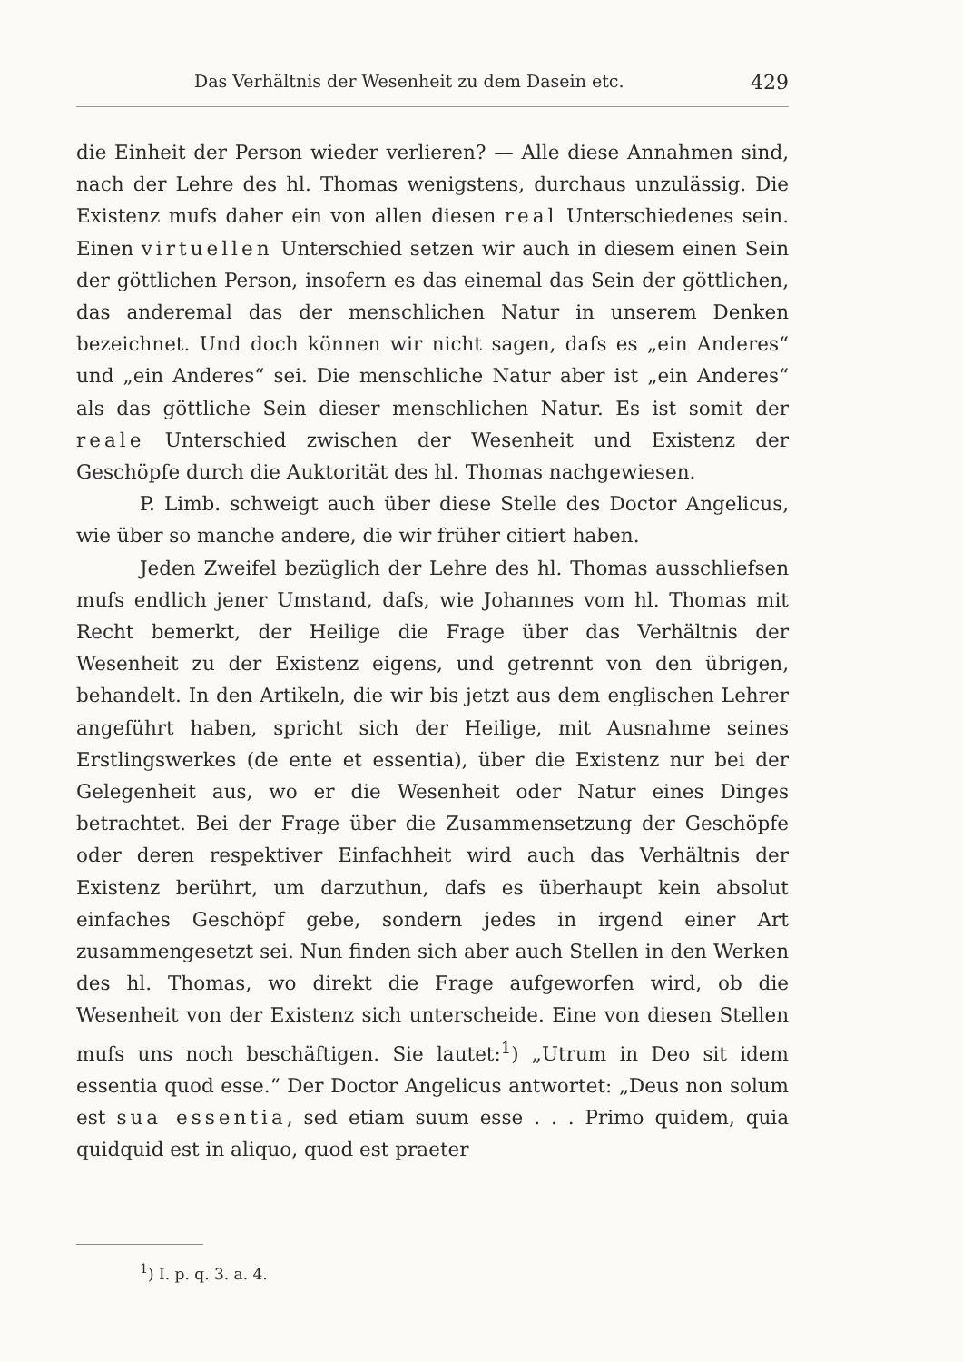Das Verhältnis der Wesenheit zu dem Dasein etc. 429
die Einheit der Person wieder verlieren? — Alle diese Annahmen sind, nach der Lehre des hl. Thomas wenigstens, durchaus unzulässig. Die Existenz mufs daher ein von allen diesen real Unterschiedenes sein. Einen virtuellen Unterschied setzen wir auch in diesem einen Sein der göttlichen Person, insofern es das einemal das Sein der göttlichen, das anderemal das der menschlichen Natur in unserem Denken bezeichnet. Und doch können wir nicht sagen, dafs es „ein Anderes“ und „ein Anderes“ sei. Die menschliche Natur aber ist „ein Anderes“ als das göttliche Sein dieser menschlichen Natur. Es ist somit der reale Unterschied zwischen der Wesenheit und Existenz der Geschöpfe durch die Auktorität des hl. Thomas nachgewiesen.
P. Limb. schweigt auch über diese Stelle des Doctor Angelicus, wie über so manche andere, die wir früher citiert haben.
Jeden Zweifel bezüglich der Lehre des hl. Thomas ausschliefsen mufs endlich jener Umstand, dafs, wie Johannes vom hl. Thomas mit Recht bemerkt, der Heilige die Frage über das Verhältnis der Wesenheit zu der Existenz eigens, und getrennt von den übrigen, behandelt. In den Artikeln, die wir bis jetzt aus dem englischen Lehrer angeführt haben, spricht sich der Heilige, mit Ausnahme seines Erstlingswerkes (de ente et essentia), über die Existenz nur bei der Gelegenheit aus, wo er die Wesenheit oder Natur eines Dinges betrachtet. Bei der Frage über die Zusammensetzung der Geschöpfe oder deren respektiver Einfachheit wird auch das Verhältnis der Existenz berührt, um darzuthun, dafs es überhaupt kein absolut einfaches Geschöpf gebe, sondern jedes in irgend einer Art zusammengesetzt sei. Nun finden sich aber auch Stellen in den Werken des hl. Thomas, wo direkt die Frage aufgeworfen wird, ob die Wesenheit von der Existenz sich unterscheide. Eine von diesen Stellen mufs uns noch beschäftigen. Sie lautet:<sup>1</sup>) „Utrum in Deo sit idem essentia quod esse.“ Der Doctor Angelicus antwortet: „Deus non solum est sua essentia, sed etiam suum esse . . . Primo quidem, quia quidquid est in aliquo, quod est praeter
<sup>1</sup>) I. p. q. 3. a. 4.